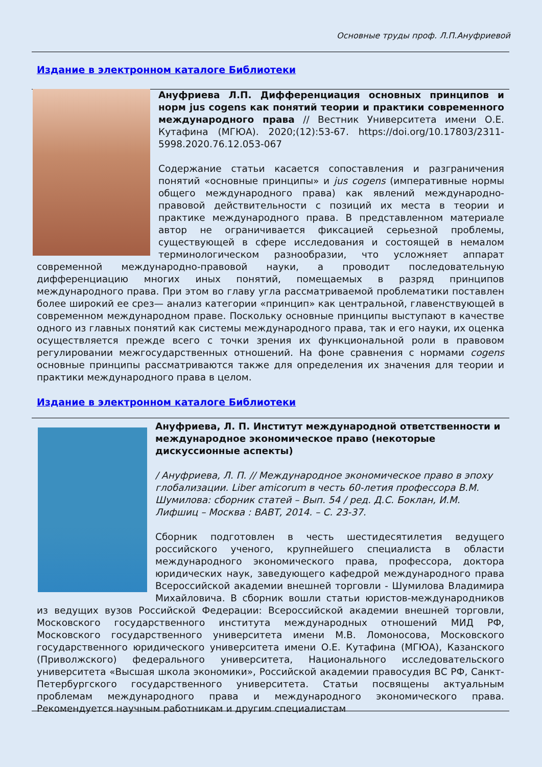Основные труды проф. Л.П.Ануфриевой
Издание в электронном каталоге Библиотеки
Ануфриева Л.П. Дифференциация основных принципов и норм jus cogens как понятий теории и практики современного международного права // Вестник Университета имени О.Е. Кутафина (МГЮА). 2020;(12):53-67. https://doi.org/10.17803/2311-5998.2020.76.12.053-067
Содержание статьи касается сопоставления и разграничения понятий «основные принципы» и jus cogens (императивные нормы общего международного права) как явлений международно-правовой действительности с позиций их места в теории и практике международного права. В представленном материале автор не ограничивается фиксацией серьезной проблемы, существующей в сфере исследования и состоящей в немалом терминологическом разнообразии, что усложняет аппарат современной международно-правовой науки, а проводит последовательную дифференциацию многих иных понятий, помещаемых в разряд принципов международного права. При этом во главу угла рассматриваемой проблематики поставлен более широкий ее срез— анализ категории «принцип» как центральной, главенствующей в современном международном праве. Поскольку основные принципы выступают в качестве одного из главных понятий как системы международного права, так и его науки, их оценка осуществляется прежде всего с точки зрения их функциональной роли в правовом регулировании межгосударственных отношений. На фоне сравнения с нормами cogens основные принципы рассматриваются также для определения их значения для теории и практики международного права в целом.
Издание в электронном каталоге Библиотеки
Ануфриева, Л. П. Институт международной ответственности и международное экономическое право (некоторые дискуссионные аспекты)
/ Ануфриева, Л. П. // Международное экономическое право в эпоху глобализации. Liber amicorum в честь 60-летия профессора В.М. Шумилова: сборник статей – Вып. 54 / ред. Д.С. Боклан, И.М. Лифшиц – Москва : ВАВТ, 2014. – С. 23-37.
Сборник подготовлен в честь шестидесятилетия ведущего российского ученого, крупнейшего специалиста в области международного экономического права, профессора, доктора юридических наук, заведующего кафедрой международного права Всероссийской академии внешней торговли - Шумилова Владимира Михайловича. В сборник вошли статьи юристов-международников из ведущих вузов Российской Федерации: Всероссийской академии внешней торговли, Московского государственного института международных отношений МИД РФ, Московского государственного университета имени М.В. Ломоносова, Московского государственного юридического университета имени О.Е. Кутафина (МГЮА), Казанского (Приволжского) федерального университета, Национального исследовательского университета «Высшая школа экономики», Российской академии правосудия ВС РФ, Санкт-Петербургского государственного университета. Статьи посвящены актуальным проблемам международного права и международного экономического права. Рекомендуется научным работникам и другим специалистам